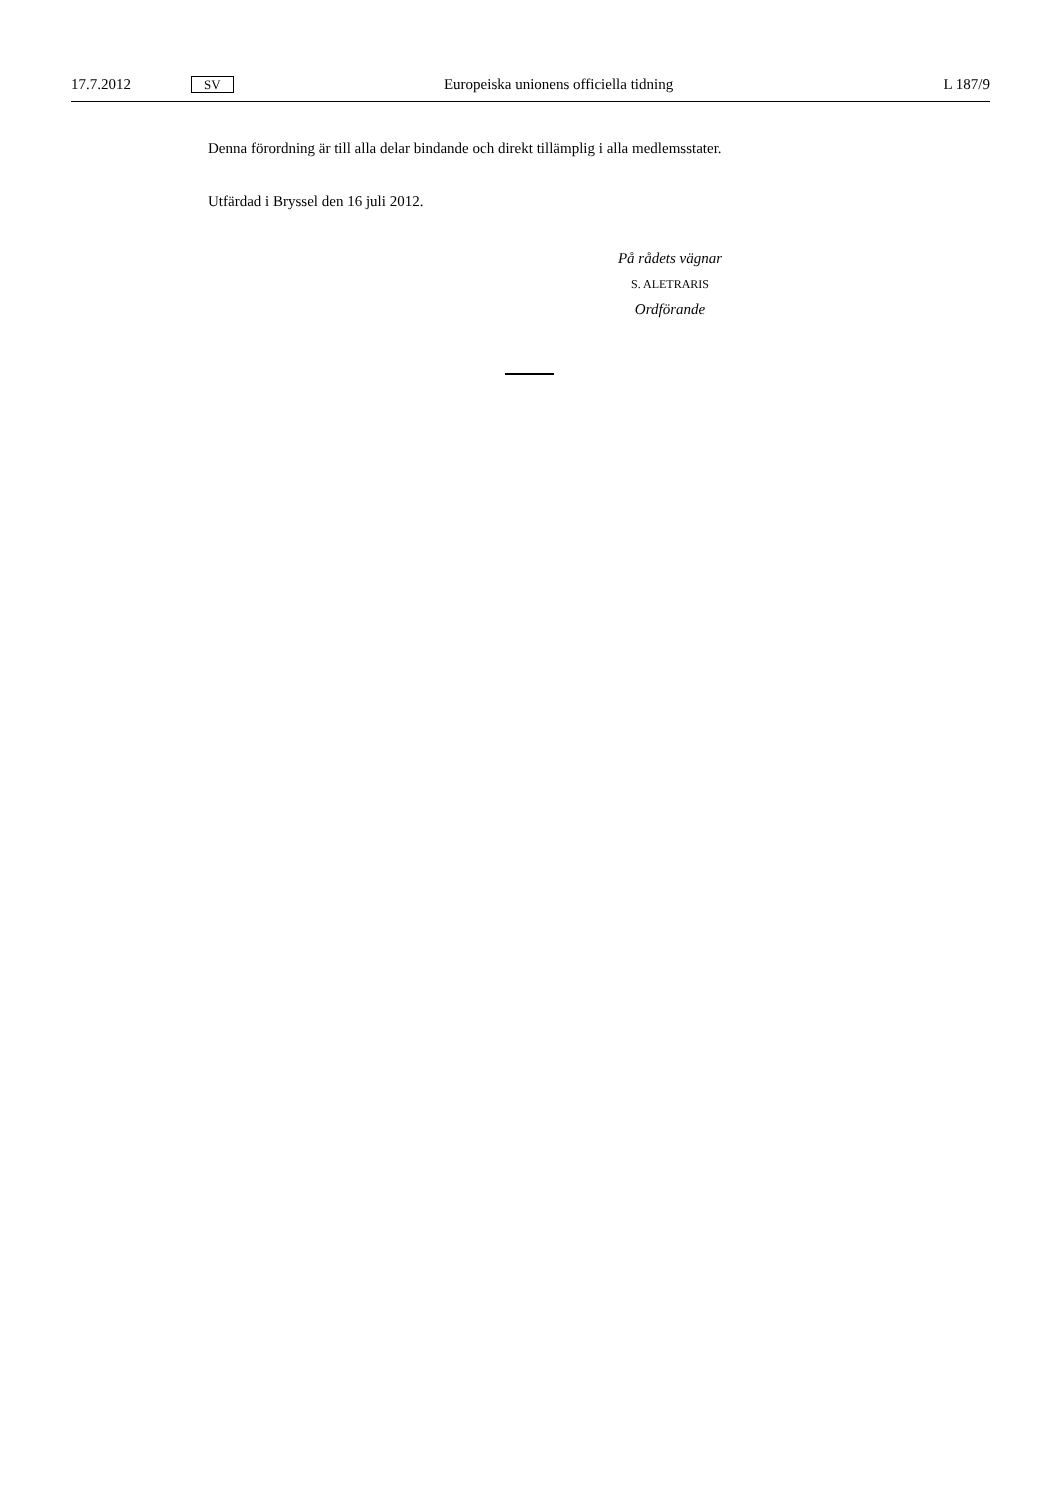17.7.2012 SV Europeiska unionens officiella tidning L 187/9
Denna förordning är till alla delar bindande och direkt tillämplig i alla medlemsstater.
Utfärdad i Bryssel den 16 juli 2012.
På rådets vägnar
S. ALETRARIS
Ordförande